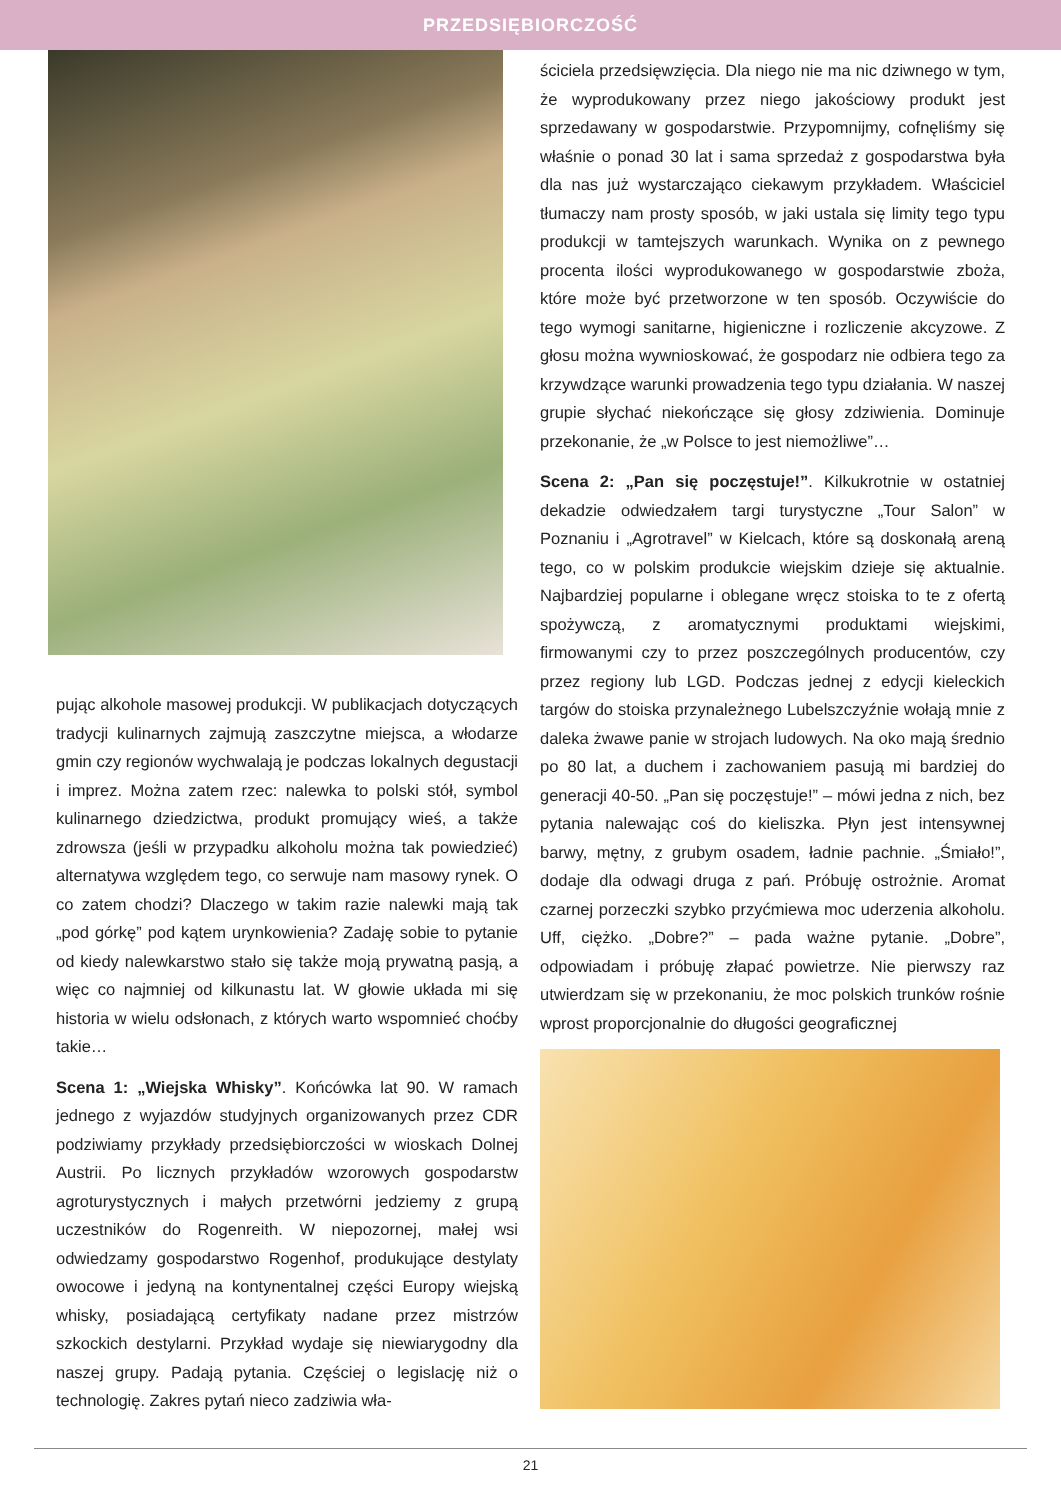PRZEDSIĘBIORCZOŚĆ
pując alkohole masowej produkcji. W publikacjach dotyczących tradycji kulinarnych zajmują zaszczytne miejsca, a włodarze gmin czy regionów wychwalają je podczas lokalnych degustacji i imprez. Można zatem rzec: nalewka to polski stół, symbol kulinarnego dziedzictwa, produkt promujący wieś, a także zdrowsza (jeśli w przypadku alkoholu można tak powiedzieć) alternatywa względem tego, co serwuje nam masowy rynek. O co zatem chodzi? Dlaczego w takim razie nalewki mają tak „pod górkę” pod kątem urynkowienia? Zadaję sobie to pytanie od kiedy nalewkarstwo stało się także moją prywatną pasją, a więc co najmniej od kilkunastu lat. W głowie układa mi się historia w wielu odsłonach, z których warto wspomnieć choćby takie…
Scena 1: „Wiejska Whisky”. Końcówka lat 90. W ramach jednego z wyjazdów studyjnych organizowanych przez CDR podziwiamy przykłady przedsiębiorczości w wioskach Dolnej Austrii. Po licznych przykładów wzorowych gospodarstw agroturystycznych i małych przetwórni jedziemy z grupą uczestników do Rogenreith. W niepozornej, małej wsi odwiedzamy gospodarstwo Rogenhof, produkujące destylaty owocowe i jedyną na kontynentalnej części Europy wiejską whisky, posiadającą certyfikaty nadane przez mistrzów szkockich destylarni. Przykład wydaje się niewiarygodny dla naszej grupy. Padają pytania. Częściej o legislację niż o technologię. Zakres pytań nieco zadziwia wła-
ściciela przedsięwzięcia. Dla niego nie ma nic dziwnego w tym, że wyprodukowany przez niego jakościowy produkt jest sprzedawany w gospodarstwie. Przypomnijmy, cofnęliśmy się właśnie o ponad 30 lat i sama sprzedaż z gospodarstwa była dla nas już wystarczająco ciekawym przykładem. Właściciel tłumaczy nam prosty sposób, w jaki ustala się limity tego typu produkcji w tamtejszych warunkach. Wynika on z pewnego procenta ilości wyprodukowanego w gospodarstwie zboża, które może być przetworzone w ten sposób. Oczywiście do tego wymogi sanitarne, higieniczne i rozliczenie akcyzowe. Z głosu można wywnioskować, że gospodarz nie odbiera tego za krzywdzące warunki prowadzenia tego typu działania. W naszej grupie słychać niekończące się głosy zdziwienia. Dominuje przekonanie, że „w Polsce to jest niemożliwe”…
Scena 2: „Pan się poczęstuje!”. Kilkukrotnie w ostatniej dekadzie odwiedzałem targi turystyczne „Tour Salon” w Poznaniu i „Agrotravel” w Kielcach, które są doskonałą areną tego, co w polskim produkcie wiejskim dzieje się aktualnie. Najbardziej popularne i oblegane wręcz stoiska to te z ofertą spożywczą, z aromatycznymi produktami wiejskimi, firmowanymi czy to przez poszczególnych producentów, czy przez regiony lub LGD. Podczas jednej z edycji kieleckich targów do stoiska przynależnego Lubelszczyźnie wołają mnie z daleka żwawe panie w strojach ludowych. Na oko mają średnio po 80 lat, a duchem i zachowaniem pasują mi bardziej do generacji 40-50. „Pan się poczęstuje!” – mówi jedna z nich, bez pytania nalewając coś do kieliszka. Płyn jest intensywnej barwy, mętny, z grubym osadem, ładnie pachnie. „Śmiało!”, dodaje dla odwagi druga z pań. Próbuję ostrożnie. Aromat czarnej porzeczki szybko przyćmiewa moc uderzenia alkoholu. Uff, ciężko. „Dobre?” – pada ważne pytanie. „Dobre”, odpowiadam i próbuję złapać powietrze. Nie pierwszy raz utwierdzam się w przekonaniu, że moc polskich trunków rośnie wprost proporcjonalnie do długości geograficznej
21